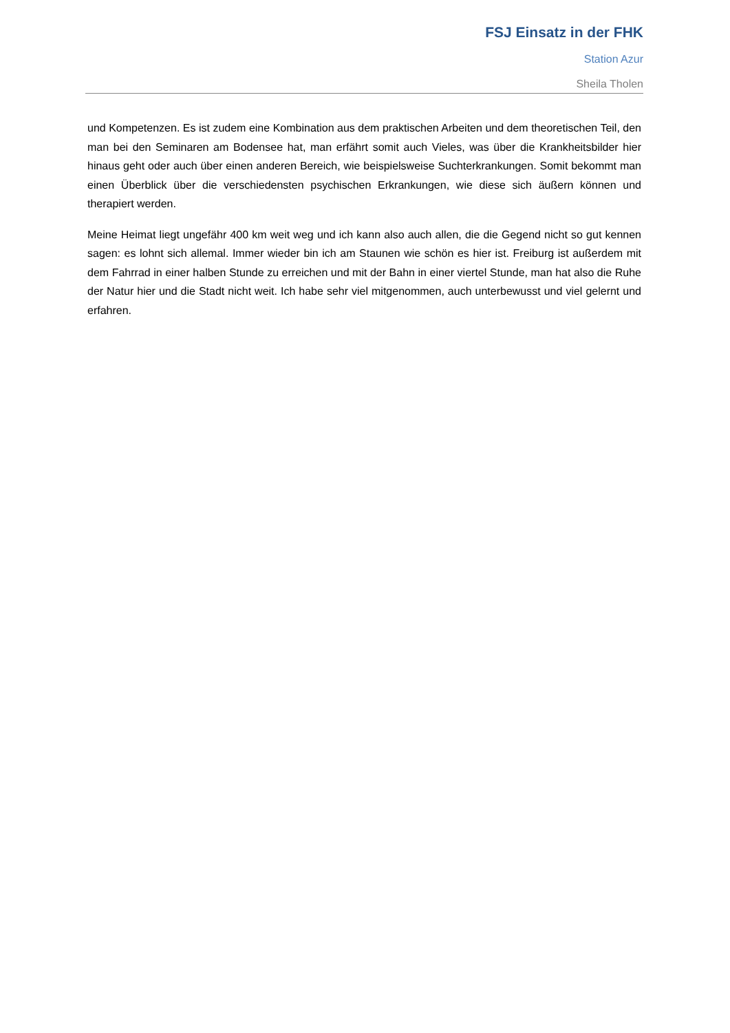FSJ Einsatz in der FHK
Station Azur
Sheila Tholen
und Kompetenzen. Es ist zudem eine Kombination aus dem praktischen Arbeiten und dem theoretischen Teil, den man bei den Seminaren am Bodensee hat, man erfährt somit auch Vieles, was über die Krankheitsbilder hier hinaus geht oder auch über einen anderen Bereich, wie beispielsweise Suchterkrankungen. Somit bekommt man einen Überblick über die verschiedensten psychischen Erkrankungen, wie diese sich äußern können und therapiert werden.
Meine Heimat liegt ungefähr 400 km weit weg und ich kann also auch allen, die die Gegend nicht so gut kennen sagen: es lohnt sich allemal. Immer wieder bin ich am Staunen wie schön es hier ist. Freiburg ist außerdem mit dem Fahrrad in einer halben Stunde zu erreichen und mit der Bahn in einer viertel Stunde, man hat also die Ruhe der Natur hier und die Stadt nicht weit. Ich habe sehr viel mitgenommen, auch unterbewusst und viel gelernt und erfahren.